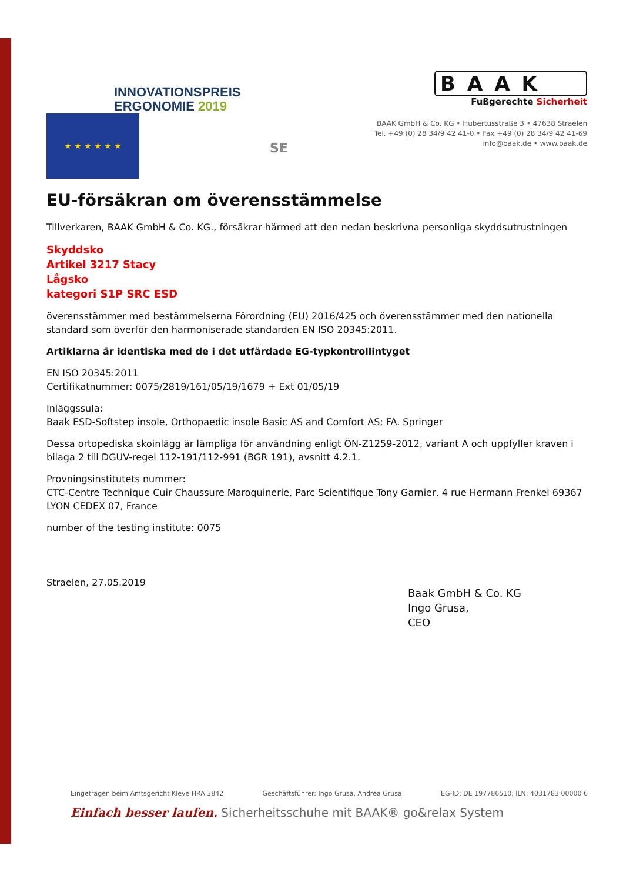INNOVATIONSPREIS
ERGONOMIE 2019
BAAK
Fußgerechte Sicherheit
BAAK GmbH & Co. KG • Hubertusstraße 3 • 47638 Straelen
Tel. +49 (0) 28 34/9 42 41-0 • Fax +49 (0) 28 34/9 42 41-69
info@baak.de • www.baak.de
★ ★ ★ ★ ★ ★
SE
EU-försäkran om överensstämmelse
Tillverkaren, BAAK GmbH & Co. KG., försäkrar härmed att den nedan beskrivna personliga skyddsutrustningen
Skyddsko
Artikel 3217 Stacy
Lågsko
kategori S1P SRC ESD
överensstämmer med bestämmelserna Förordning (EU) 2016/425 och överensstämmer med den nationella standard som överför den harmoniserade standarden EN ISO 20345:2011.
Artiklarna är identiska med de i det utfärdade EG-typkontrollintyget
EN ISO 20345:2011
Certifikatnummer: 0075/2819/161/05/19/1679 + Ext 01/05/19
Inläggssula:
Baak ESD-Softstep insole, Orthopaedic insole Basic AS and Comfort AS; FA. Springer
Dessa ortopediska skoinlägg är lämpliga för användning enligt ÖN-Z1259-2012, variant A och uppfyller kraven i bilaga 2 till DGUV-regel 112-191/112-991 (BGR 191), avsnitt 4.2.1.
Provningsinstitutets nummer:
CTC-Centre Technique Cuir Chaussure Maroquinerie, Parc Scientifique Tony Garnier, 4 rue Hermann Frenkel 69367 LYON CEDEX 07, France
number of the testing institute: 0075
Straelen, 27.05.2019
Baak GmbH & Co. KG
Ingo Grusa,
CEO
Eingetragen beim Amtsgericht Kleve HRA 3842 Geschäftsführer: Ingo Grusa, Andrea Grusa EG-ID: DE 197786510, ILN: 4031783 00000 6
Einfach besser laufen. Sicherheitsschuhe mit BAAK® go&relax System